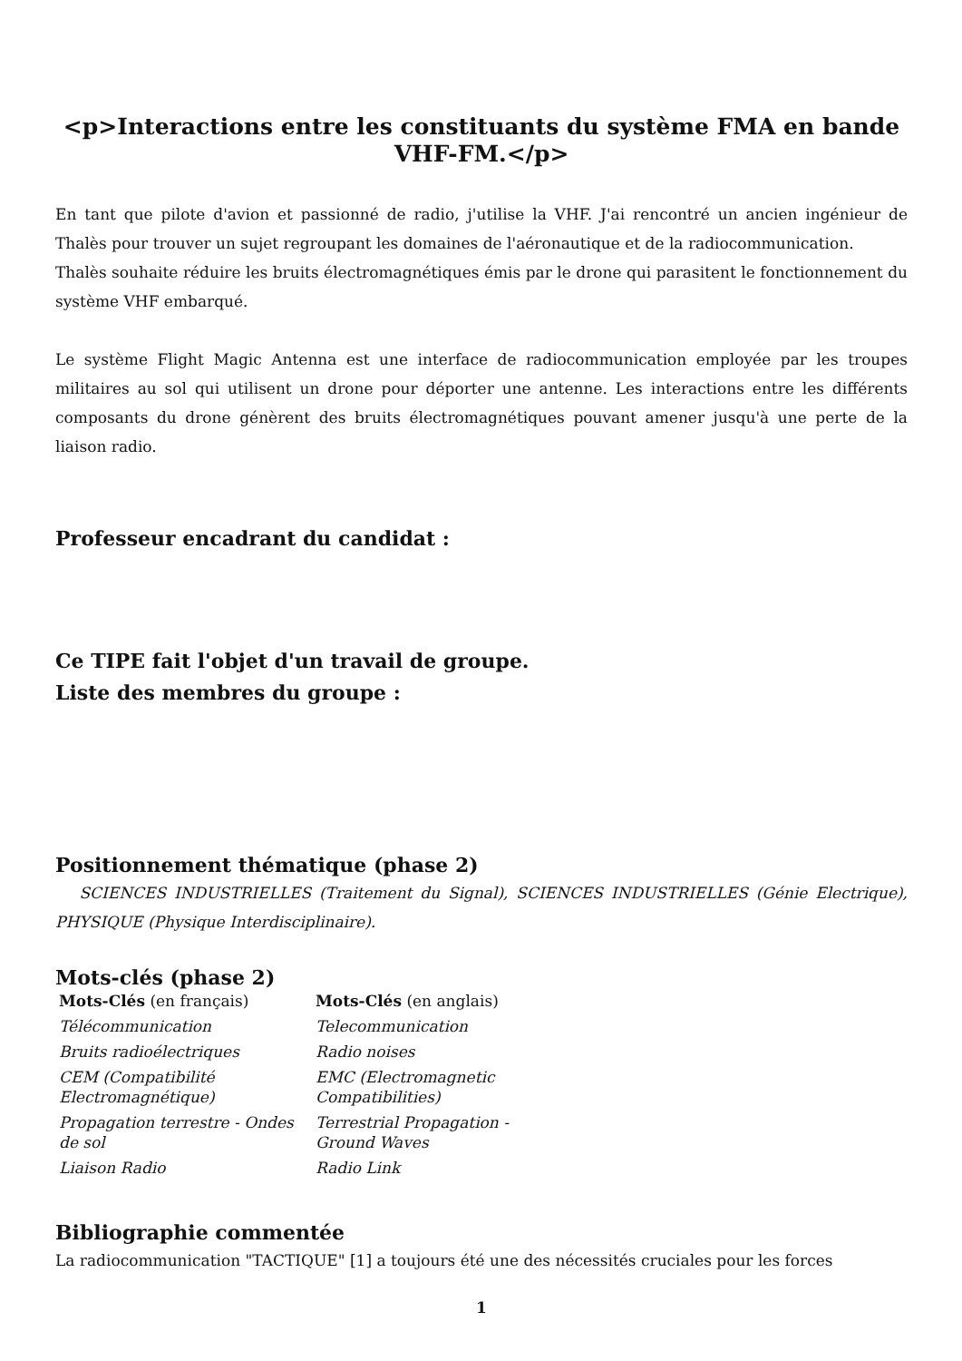<p>Interactions entre les constituants du système FMA en bande VHF-FM.</p>
En tant que pilote d'avion et passionné de radio, j'utilise la VHF. J'ai rencontré un ancien ingénieur de Thalès pour trouver un sujet regroupant les domaines de l'aéronautique et de la radiocommunication.
Thalès souhaite réduire les bruits électromagnétiques émis par le drone qui parasitent le fonctionnement du système VHF embarqué.
Le système Flight Magic Antenna est une interface de radiocommunication employée par les troupes militaires au sol qui utilisent un drone pour déporter une antenne. Les interactions entre les différents composants du drone génèrent des bruits électromagnétiques pouvant amener jusqu'à une perte de la liaison radio.
Professeur encadrant du candidat :
Ce TIPE fait l'objet d'un travail de groupe.
Liste des membres du groupe :
Positionnement thématique (phase 2)
SCIENCES INDUSTRIELLES (Traitement du Signal), SCIENCES INDUSTRIELLES (Génie Electrique), PHYSIQUE (Physique Interdisciplinaire).
Mots-clés (phase 2)
| Mots-Clés (en français) | Mots-Clés (en anglais) |
| Télécommunication | Telecommunication |
| Bruits radioélectriques | Radio noises |
| CEM (Compatibilité Electromagnétique) | EMC (Electromagnetic Compatibilities) |
| Propagation terrestre - Ondes de sol | Terrestrial Propagation - Ground Waves |
| Liaison Radio | Radio Link |
Bibliographie commentée
La radiocommunication "TACTIQUE" [1] a toujours été une des nécessités cruciales pour les forces
1